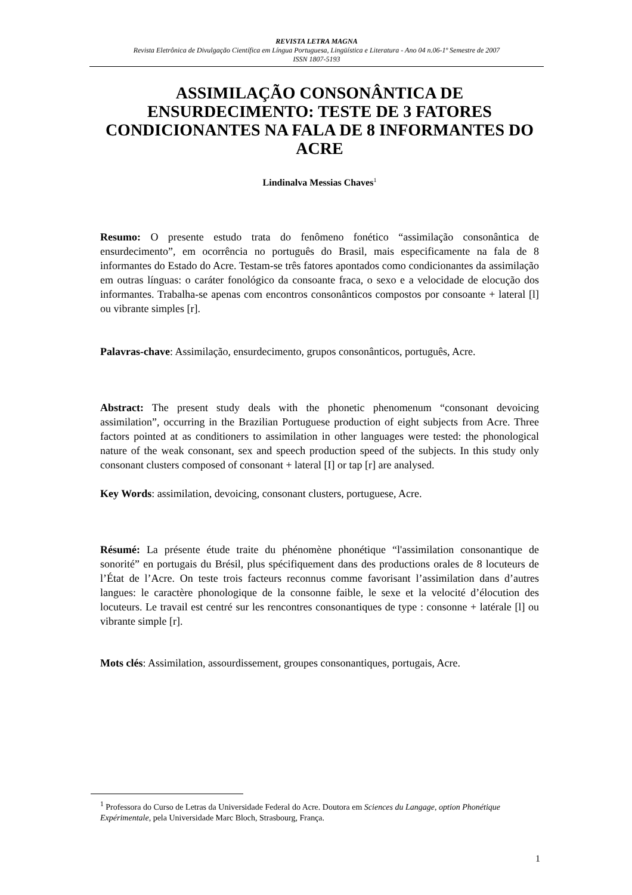REVISTA LETRA MAGNA
Revista Eletrônica de Divulgação Científica em Língua Portuguesa, Lingüística e Literatura - Ano 04 n.06-1º Semestre de 2007
ISSN 1807-5193
ASSIMILAÇÃO CONSONÂNTICA DE ENSURDECIMENTO: TESTE DE 3 FATORES CONDICIONANTES NA FALA DE 8 INFORMANTES DO ACRE
Lindinalva Messias Chaves<sup>1</sup>
Resumo: O presente estudo trata do fenômeno fonético “assimilação consonântica de ensurdecimento”, em ocorrência no português do Brasil, mais especificamente na fala de 8 informantes do Estado do Acre. Testam-se três fatores apontados como condicionantes da assimilação em outras línguas: o caráter fonológico da consoante fraca, o sexo e a velocidade de elocução dos informantes. Trabalha-se apenas com encontros consonânticos compostos por consoante + lateral [l] ou vibrante simples [r].
Palavras-chave: Assimilação, ensurdecimento, grupos consonânticos, português, Acre.
Abstract: The present study deals with the phonetic phenomenum “consonant devoicing assimilation”, occurring in the Brazilian Portuguese production of eight subjects from Acre. Three factors pointed at as conditioners to assimilation in other languages were tested: the phonological nature of the weak consonant, sex and speech production speed of the subjects. In this study only consonant clusters composed of consonant + lateral [I] or tap [r] are analysed.
Key Words: assimilation, devoicing, consonant clusters, portuguese, Acre.
Résumé: La présente étude traite du phénomène phonétique “l'assimilation consonantique de sonorité” en portugais du Brésil, plus spécifiquement dans des productions orales de 8 locuteurs de l’État de l’Acre. On teste trois facteurs reconnus comme favorisant l’assimilation dans d’autres langues: le caractère phonologique de la consonne faible, le sexe et la velocité d’élocution des locuteurs. Le travail est centré sur les rencontres consonantiques de type : consonne + latérale [l] ou vibrante simple [r].
Mots clés: Assimilation, assourdissement, groupes consonantiques, portugais, Acre.
<sup>1</sup> Professora do Curso de Letras da Universidade Federal do Acre. Doutora em Sciences du Langage, option Phonétique Expérimentale, pela Universidade Marc Bloch, Strasbourg, França.
1